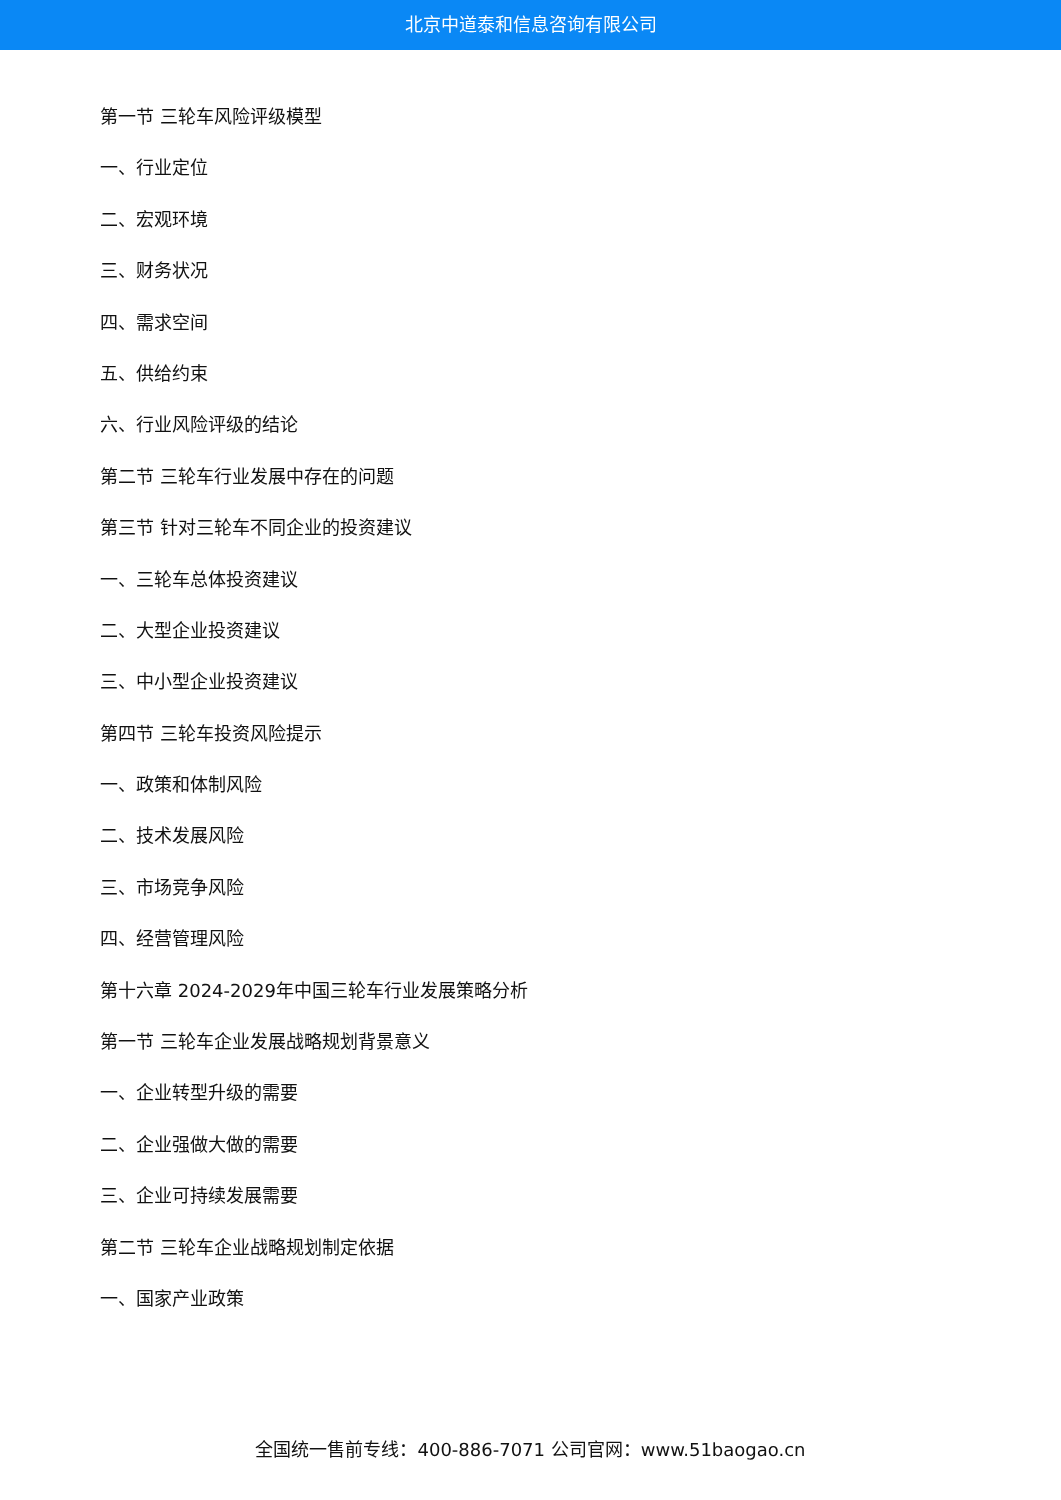北京中道泰和信息咨询有限公司
第一节 三轮车风险评级模型
一、行业定位
二、宏观环境
三、财务状况
四、需求空间
五、供给约束
六、行业风险评级的结论
第二节 三轮车行业发展中存在的问题
第三节 针对三轮车不同企业的投资建议
一、三轮车总体投资建议
二、大型企业投资建议
三、中小型企业投资建议
第四节 三轮车投资风险提示
一、政策和体制风险
二、技术发展风险
三、市场竞争风险
四、经营管理风险
第十六章 2024-2029年中国三轮车行业发展策略分析
第一节 三轮车企业发展战略规划背景意义
一、企业转型升级的需要
二、企业强做大做的需要
三、企业可持续发展需要
第二节 三轮车企业战略规划制定依据
一、国家产业政策
全国统一售前专线：400-886-7071 公司官网：www.51baogao.cn